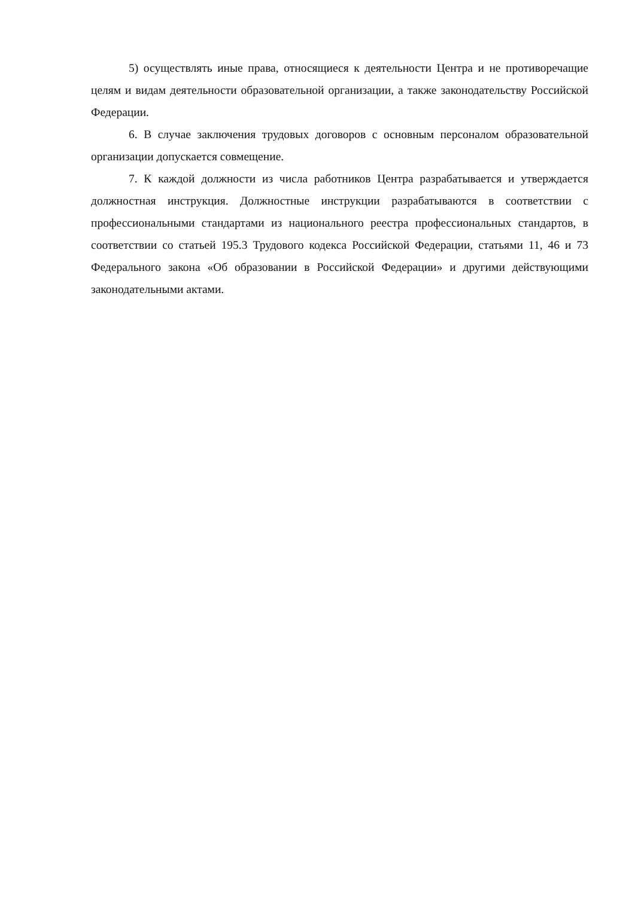5) осуществлять иные права, относящиеся к деятельности Центра и не противоречащие целям и видам деятельности образовательной организации, а также законодательству Российской Федерации.
6. В случае заключения трудовых договоров с основным персоналом образовательной организации допускается совмещение.
7. К каждой должности из числа работников Центра разрабатывается и утверждается должностная инструкция. Должностные инструкции разрабатываются в соответствии с профессиональными стандартами из национального реестра профессиональных стандартов, в соответствии со статьей 195.3 Трудового кодекса Российской Федерации, статьями 11, 46 и 73 Федерального закона «Об образовании в Российской Федерации» и другими действующими законодательными актами.